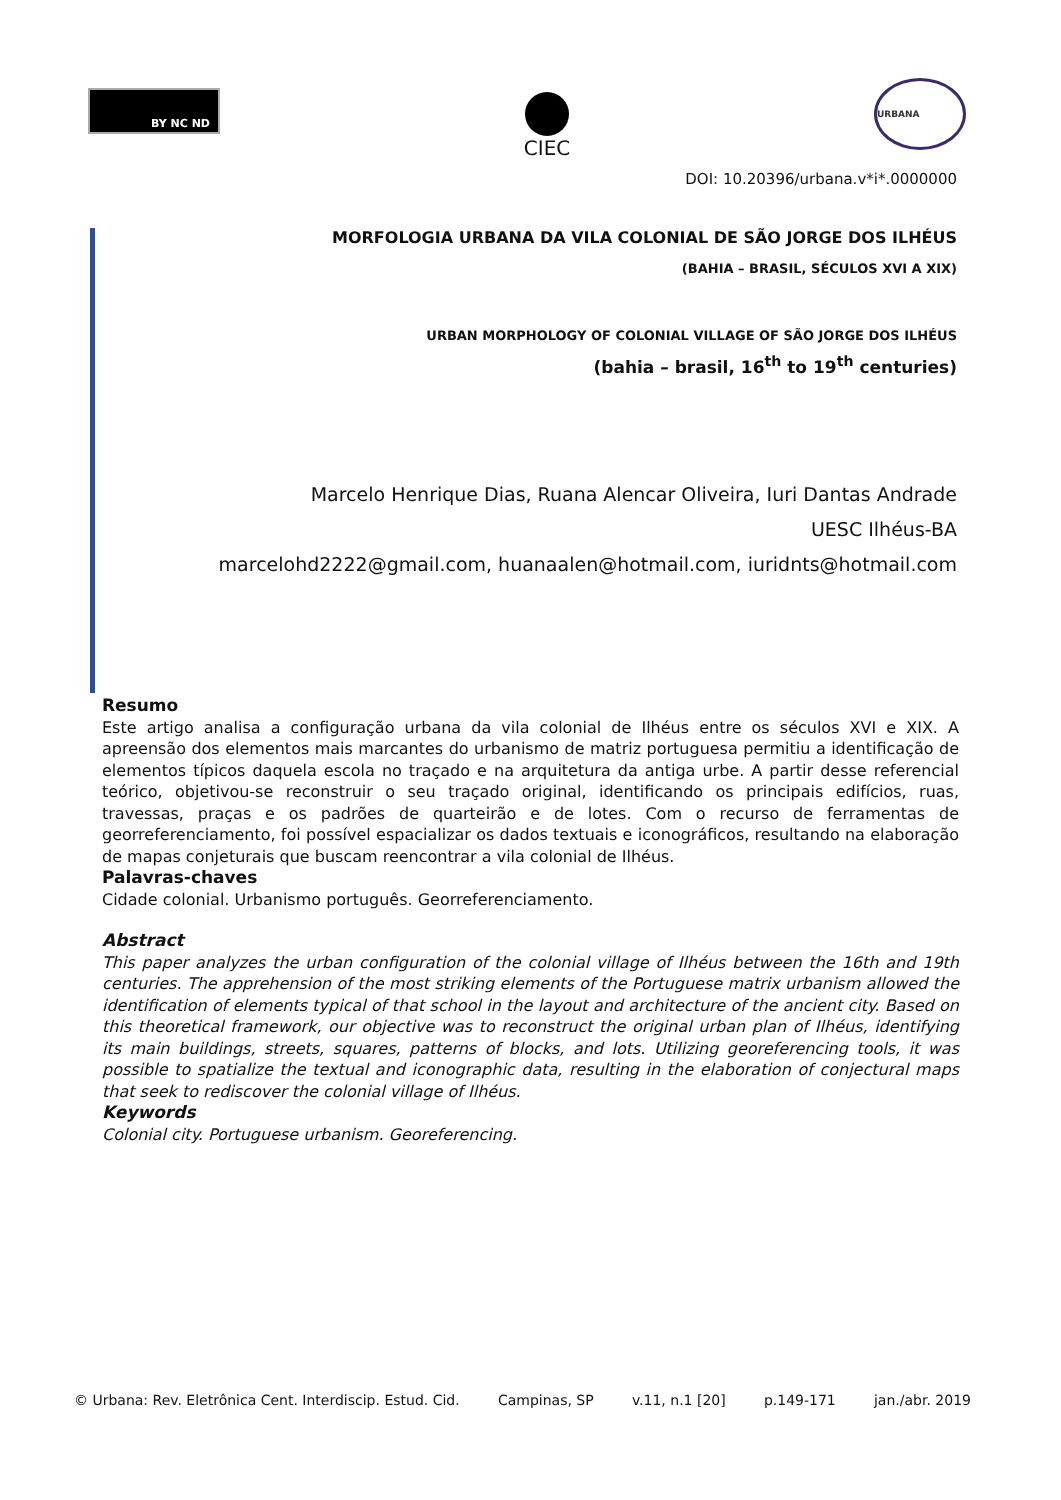BY NC ND
CIEC
URBANA
DOI: 10.20396/urbana.v*i*.0000000
MORFOLOGIA URBANA DA VILA COLONIAL DE SÃO JORGE DOS ILHÉUS
(BAHIA – BRASIL, SÉCULOS XVI A XIX)
URBAN MORPHOLOGY OF COLONIAL VILLAGE OF SÃO JORGE DOS ILHÉUS
(bahia – brasil, 16<sup>th</sup> to 19<sup>th</sup> centuries)
Marcelo Henrique Dias, Ruana Alencar Oliveira, Iuri Dantas Andrade
UESC Ilhéus-BA
marcelohd2222@gmail.com, huanaalen@hotmail.com, iuridnts@hotmail.com
Resumo
Este artigo analisa a configuração urbana da vila colonial de Ilhéus entre os séculos XVI e XIX. A apreensão dos elementos mais marcantes do urbanismo de matriz portuguesa permitiu a identificação de elementos típicos daquela escola no traçado e na arquitetura da antiga urbe. A partir desse referencial teórico, objetivou-se reconstruir o seu traçado original, identificando os principais edifícios, ruas, travessas, praças e os padrões de quarteirão e de lotes. Com o recurso de ferramentas de georreferenciamento, foi possível espacializar os dados textuais e iconográficos, resultando na elaboração de mapas conjeturais que buscam reencontrar a vila colonial de Ilhéus.
Palavras-chaves
Cidade colonial. Urbanismo português. Georreferenciamento.
Abstract
This paper analyzes the urban configuration of the colonial village of Ilhéus between the 16th and 19th centuries. The apprehension of the most striking elements of the Portuguese matrix urbanism allowed the identification of elements typical of that school in the layout and architecture of the ancient city. Based on this theoretical framework, our objective was to reconstruct the original urban plan of Ilhéus, identifying its main buildings, streets, squares, patterns of blocks, and lots. Utilizing georeferencing tools, it was possible to spatialize the textual and iconographic data, resulting in the elaboration of conjectural maps that seek to rediscover the colonial village of Ilhéus.
Keywords
Colonial city. Portuguese urbanism. Georeferencing.
© Urbana: Rev. Eletrônica Cent. Interdiscip. Estud. Cid. Campinas, SP v.11, n.1 [20] p.149-171 jan./abr. 2019